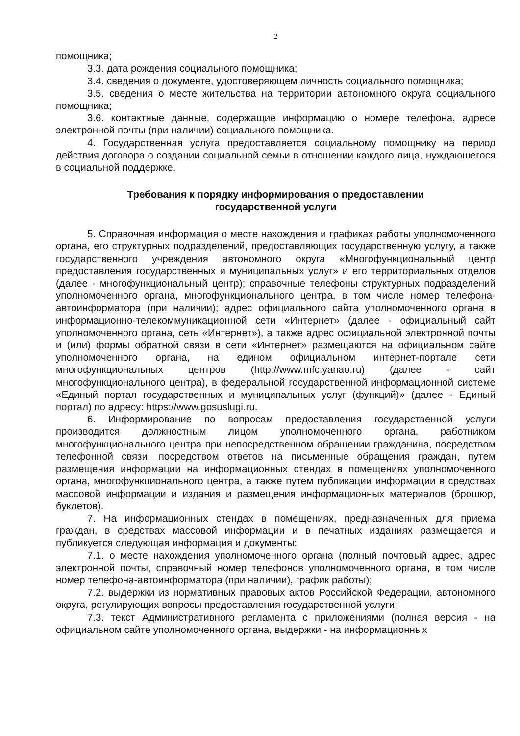2
помощника;
3.3. дата рождения социального помощника;
3.4. сведения о документе, удостоверяющем личность социального помощника;
3.5. сведения о месте жительства на территории автономного округа социального помощника;
3.6. контактные данные, содержащие информацию о номере телефона, адресе электронной почты (при наличии) социального помощника.
4. Государственная услуга предоставляется социальному помощнику на период действия договора о создании социальной семьи в отношении каждого лица, нуждающегося в социальной поддержке.
Требования к порядку информирования о предоставлении
государственной услуги
5. Справочная информация о месте нахождения и графиках работы уполномоченного органа, его структурных подразделений, предоставляющих государственную услугу, а также государственного учреждения автономного округа «Многофункциональный центр предоставления государственных и муниципальных услуг» и его территориальных отделов (далее - многофункциональный центр); справочные телефоны структурных подразделений уполномоченного органа, многофункционального центра, в том числе номер телефона-автоинформатора (при наличии); адрес официального сайта уполномоченного органа в информационно-телекоммуникационной сети «Интернет» (далее - официальный сайт уполномоченного органа, сеть «Интернет»), а также адрес официальной электронной почты и (или) формы обратной связи в сети «Интернет» размещаются на официальном сайте уполномоченного органа, на едином официальном интернет-портале сети многофункциональных центров (http://www.mfc.yanao.ru) (далее - сайт многофункционального центра), в федеральной государственной информационной системе «Единый портал государственных и муниципальных услуг (функций)» (далее - Единый портал) по адресу: https://www.gosuslugi.ru.
6. Информирование по вопросам предоставления государственной услуги производится должностным лицом уполномоченного органа, работником многофункционального центра при непосредственном обращении гражданина, посредством телефонной связи, посредством ответов на письменные обращения граждан, путем размещения информации на информационных стендах в помещениях уполномоченного органа, многофункционального центра, а также путем публикации информации в средствах массовой информации и издания и размещения информационных материалов (брошюр, буклетов).
7. На информационных стендах в помещениях, предназначенных для приема граждан, в средствах массовой информации и в печатных изданиях размещается и публикуется следующая информация и документы:
7.1. о месте нахождения уполномоченного органа (полный почтовый адрес, адрес электронной почты, справочный номер телефонов уполномоченного органа, в том числе номер телефона-автоинформатора (при наличии), график работы);
7.2. выдержки из нормативных правовых актов Российской Федерации, автономного округа, регулирующих вопросы предоставления государственной услуги;
7.3. текст Административного регламента с приложениями (полная версия - на официальном сайте уполномоченного органа, выдержки - на информационных